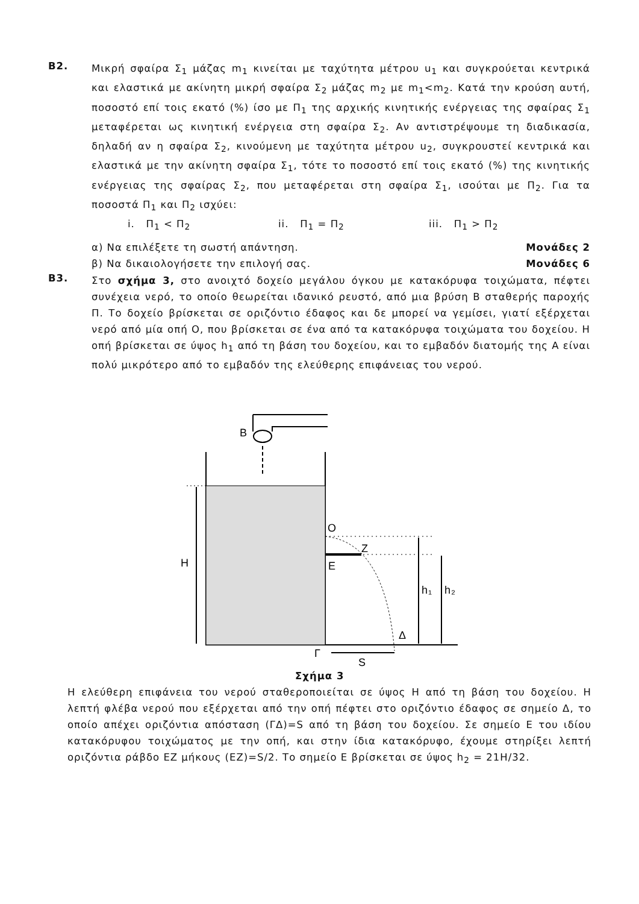Β2.
Μικρή σφαίρα Σ<sub>1</sub> μάζας m<sub>1</sub> κινείται με ταχύτητα μέτρου u<sub>1</sub> και συγκρούεται κεντρικά και ελαστικά με ακίνητη μικρή σφαίρα Σ<sub>2</sub> μάζας m<sub>2</sub> με m<sub>1</sub><m<sub>2</sub>. Κατά την κρούση αυτή, ποσοστό επί τοις εκατό (%) ίσο με Π<sub>1</sub> της αρχικής κινητικής ενέργειας της σφαίρας Σ<sub>1</sub> μεταφέρεται ως κινητική ενέργεια στη σφαίρα Σ<sub>2</sub>. Αν αντιστρέψουμε τη διαδικασία, δηλαδή αν η σφαίρα Σ<sub>2</sub>, κινούμενη με ταχύτητα μέτρου u<sub>2</sub>, συγκρουστεί κεντρικά και ελαστικά με την ακίνητη σφαίρα Σ<sub>1</sub>, τότε το ποσοστό επί τοις εκατό (%) της κινητικής ενέργειας της σφαίρας Σ<sub>2</sub>, που μεταφέρεται στη σφαίρα Σ<sub>1</sub>, ισούται με Π<sub>2</sub>. Για τα ποσοστά Π<sub>1</sub> και Π<sub>2</sub> ισχύει:
i. Π<sub>1</sub> < Π<sub>2</sub> ii. Π<sub>1</sub> = Π<sub>2</sub> iii. Π<sub>1</sub> > Π<sub>2</sub>
α) Να επιλέξετε τη σωστή απάντηση. Μονάδες 2
β) Να δικαιολογήσετε την επιλογή σας. Μονάδες 6
Β3.
Στο σχήμα 3, στο ανοιχτό δοχείο μεγάλου όγκου με κατακόρυφα τοιχώματα, πέφτει συνέχεια νερό, το οποίο θεωρείται ιδανικό ρευστό, από μια βρύση Β σταθερής παροχής Π. Το δοχείο βρίσκεται σε οριζόντιο έδαφος και δε μπορεί να γεμίσει, γιατί εξέρχεται νερό από μία οπή Ο, που βρίσκεται σε ένα από τα κατακόρυφα τοιχώματα του δοχείου. Η οπή βρίσκεται σε ύψος h<sub>1</sub> από τη βάση του δοχείου, και το εμβαδόν διατομής της Α είναι πολύ μικρότερο από το εμβαδόν της ελεύθερης επιφάνειας του νερού.
Β
Η
Ο
Ζ
Ε
h₁
h₂
Δ
Γ
S
Σχήμα 3
Η ελεύθερη επιφάνεια του νερού σταθεροποιείται σε ύψος Η από τη βάση του δοχείου. Η λεπτή φλέβα νερού που εξέρχεται από την οπή πέφτει στο οριζόντιο έδαφος σε σημείο Δ, το οποίο απέχει οριζόντια απόσταση (ΓΔ)=S από τη βάση του δοχείου. Σε σημείο Ε του ιδίου κατακόρυφου τοιχώματος με την οπή, και στην ίδια κατακόρυφο, έχουμε στηρίξει λεπτή οριζόντια ράβδο ΕΖ μήκους (ΕΖ)=S/2. Το σημείο Ε βρίσκεται σε ύψος h<sub>2</sub> = 21H/32.